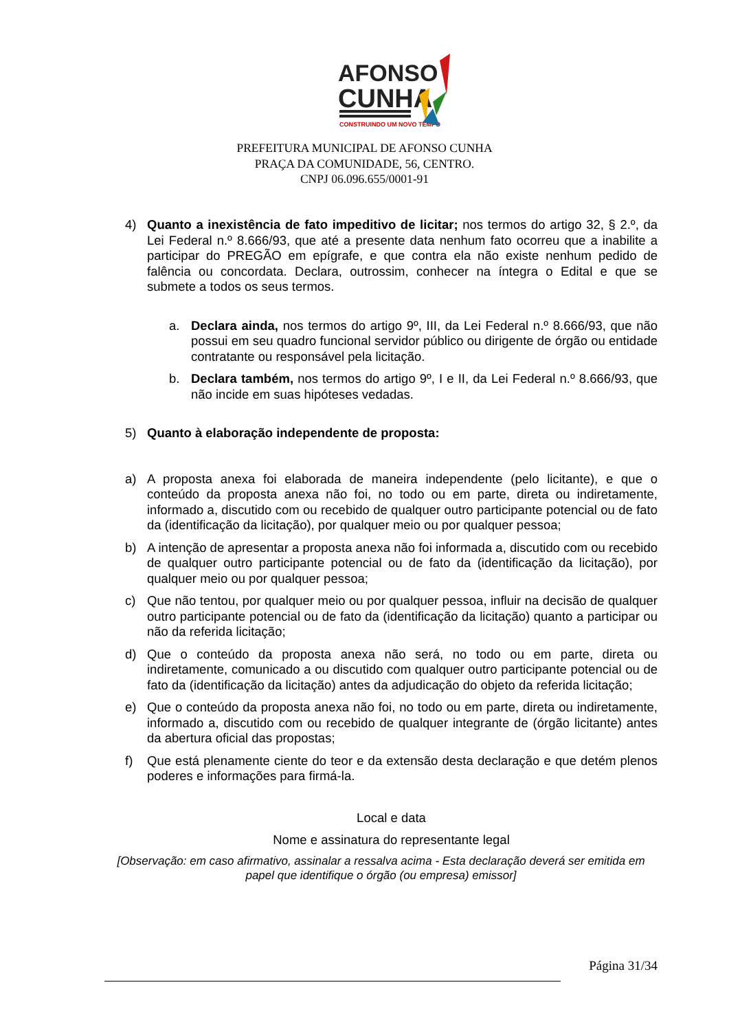AFONSO
CUNHA
CONSTRUINDO UM NOVO TEMPO
PREFEITURA MUNICIPAL DE AFONSO CUNHA
PRAÇA DA COMUNIDADE, 56, CENTRO.
CNPJ 06.096.655/0001-91
4) Quanto a inexistência de fato impeditivo de licitar; nos termos do artigo 32, § 2.º, da Lei Federal n.º 8.666/93, que até a presente data nenhum fato ocorreu que a inabilite a participar do PREGÃO em epígrafe, e que contra ela não existe nenhum pedido de falência ou concordata. Declara, outrossim, conhecer na íntegra o Edital e que se submete a todos os seus termos.
a. Declara ainda, nos termos do artigo 9º, III, da Lei Federal n.º 8.666/93, que não possui em seu quadro funcional servidor público ou dirigente de órgão ou entidade contratante ou responsável pela licitação.
b. Declara também, nos termos do artigo 9º, I e II, da Lei Federal n.º 8.666/93, que não incide em suas hipóteses vedadas.
5) Quanto à elaboração independente de proposta:
a) A proposta anexa foi elaborada de maneira independente (pelo licitante), e que o conteúdo da proposta anexa não foi, no todo ou em parte, direta ou indiretamente, informado a, discutido com ou recebido de qualquer outro participante potencial ou de fato da (identificação da licitação), por qualquer meio ou por qualquer pessoa;
b) A intenção de apresentar a proposta anexa não foi informada a, discutido com ou recebido de qualquer outro participante potencial ou de fato da (identificação da licitação), por qualquer meio ou por qualquer pessoa;
c) Que não tentou, por qualquer meio ou por qualquer pessoa, influir na decisão de qualquer outro participante potencial ou de fato da (identificação da licitação) quanto a participar ou não da referida licitação;
d) Que o conteúdo da proposta anexa não será, no todo ou em parte, direta ou indiretamente, comunicado a ou discutido com qualquer outro participante potencial ou de fato da (identificação da licitação) antes da adjudicação do objeto da referida licitação;
e) Que o conteúdo da proposta anexa não foi, no todo ou em parte, direta ou indiretamente, informado a, discutido com ou recebido de qualquer integrante de (órgão licitante) antes da abertura oficial das propostas;
f) Que está plenamente ciente do teor e da extensão desta declaração e que detém plenos poderes e informações para firmá-la.
Local e data
Nome e assinatura do representante legal
[Observação: em caso afirmativo, assinalar a ressalva acima - Esta declaração deverá ser emitida em papel que identifique o órgão (ou empresa) emissor]
Página 31/34